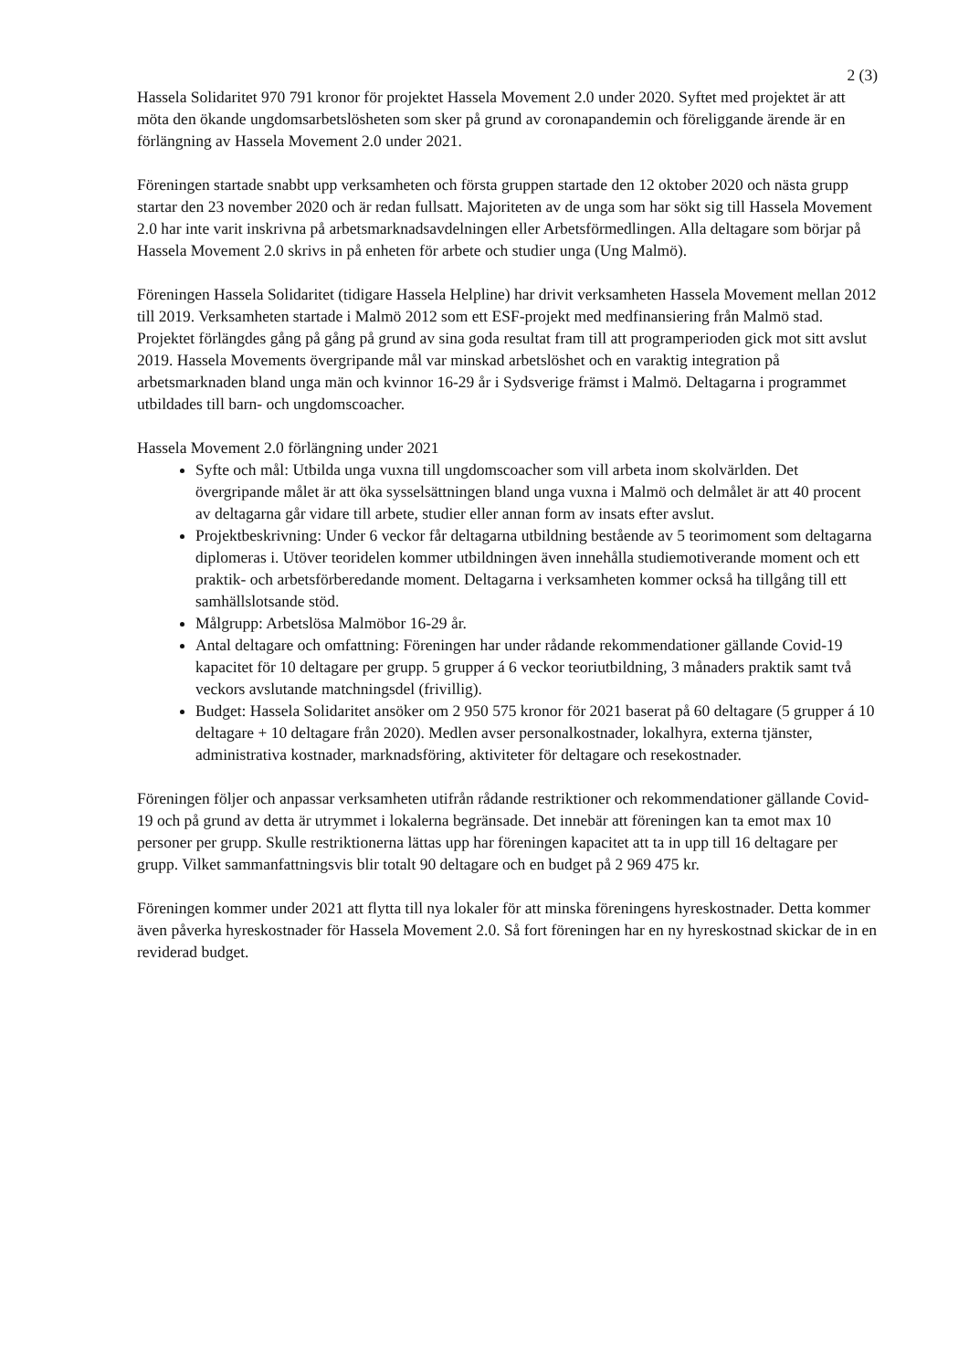2 (3)
Hassela Solidaritet 970 791 kronor för projektet Hassela Movement 2.0 under 2020. Syftet med projektet är att möta den ökande ungdomsarbetslösheten som sker på grund av coronapandemin och föreliggande ärende är en förlängning av Hassela Movement 2.0 under 2021.
Föreningen startade snabbt upp verksamheten och första gruppen startade den 12 oktober 2020 och nästa grupp startar den 23 november 2020 och är redan fullsatt. Majoriteten av de unga som har sökt sig till Hassela Movement 2.0 har inte varit inskrivna på arbetsmarknadsavdelningen eller Arbetsförmedlingen. Alla deltagare som börjar på Hassela Movement 2.0 skrivs in på enheten för arbete och studier unga (Ung Malmö).
Föreningen Hassela Solidaritet (tidigare Hassela Helpline) har drivit verksamheten Hassela Movement mellan 2012 till 2019. Verksamheten startade i Malmö 2012 som ett ESF-projekt med medfinansiering från Malmö stad. Projektet förlängdes gång på gång på grund av sina goda resultat fram till att programperioden gick mot sitt avslut 2019. Hassela Movements övergripande mål var minskad arbetslöshet och en varaktig integration på arbetsmarknaden bland unga män och kvinnor 16-29 år i Sydsverige främst i Malmö. Deltagarna i programmet utbildades till barn- och ungdomscoacher.
Hassela Movement 2.0 förlängning under 2021
Syfte och mål: Utbilda unga vuxna till ungdomscoacher som vill arbeta inom skolvärlden. Det övergripande målet är att öka sysselsättningen bland unga vuxna i Malmö och delmålet är att 40 procent av deltagarna går vidare till arbete, studier eller annan form av insats efter avslut.
Projektbeskrivning: Under 6 veckor får deltagarna utbildning bestående av 5 teorimoment som deltagarna diplomeras i. Utöver teoridelen kommer utbildningen även innehålla studiemotiverande moment och ett praktik- och arbetsförberedande moment. Deltagarna i verksamheten kommer också ha tillgång till ett samhällslotsande stöd.
Målgrupp: Arbetslösa Malmöbor 16-29 år.
Antal deltagare och omfattning: Föreningen har under rådande rekommendationer gällande Covid-19 kapacitet för 10 deltagare per grupp. 5 grupper á 6 veckor teoriutbildning, 3 månaders praktik samt två veckors avslutande matchningsdel (frivillig).
Budget: Hassela Solidaritet ansöker om 2 950 575 kronor för 2021 baserat på 60 deltagare (5 grupper á 10 deltagare + 10 deltagare från 2020). Medlen avser personalkostnader, lokalhyra, externa tjänster, administrativa kostnader, marknadsföring, aktiviteter för deltagare och resekostnader.
Föreningen följer och anpassar verksamheten utifrån rådande restriktioner och rekommendationer gällande Covid-19 och på grund av detta är utrymmet i lokalerna begränsade. Det innebär att föreningen kan ta emot max 10 personer per grupp. Skulle restriktionerna lättas upp har föreningen kapacitet att ta in upp till 16 deltagare per grupp. Vilket sammanfattningsvis blir totalt 90 deltagare och en budget på 2 969 475 kr.
Föreningen kommer under 2021 att flytta till nya lokaler för att minska föreningens hyreskostnader. Detta kommer även påverka hyreskostnader för Hassela Movement 2.0. Så fort föreningen har en ny hyreskostnad skickar de in en reviderad budget.